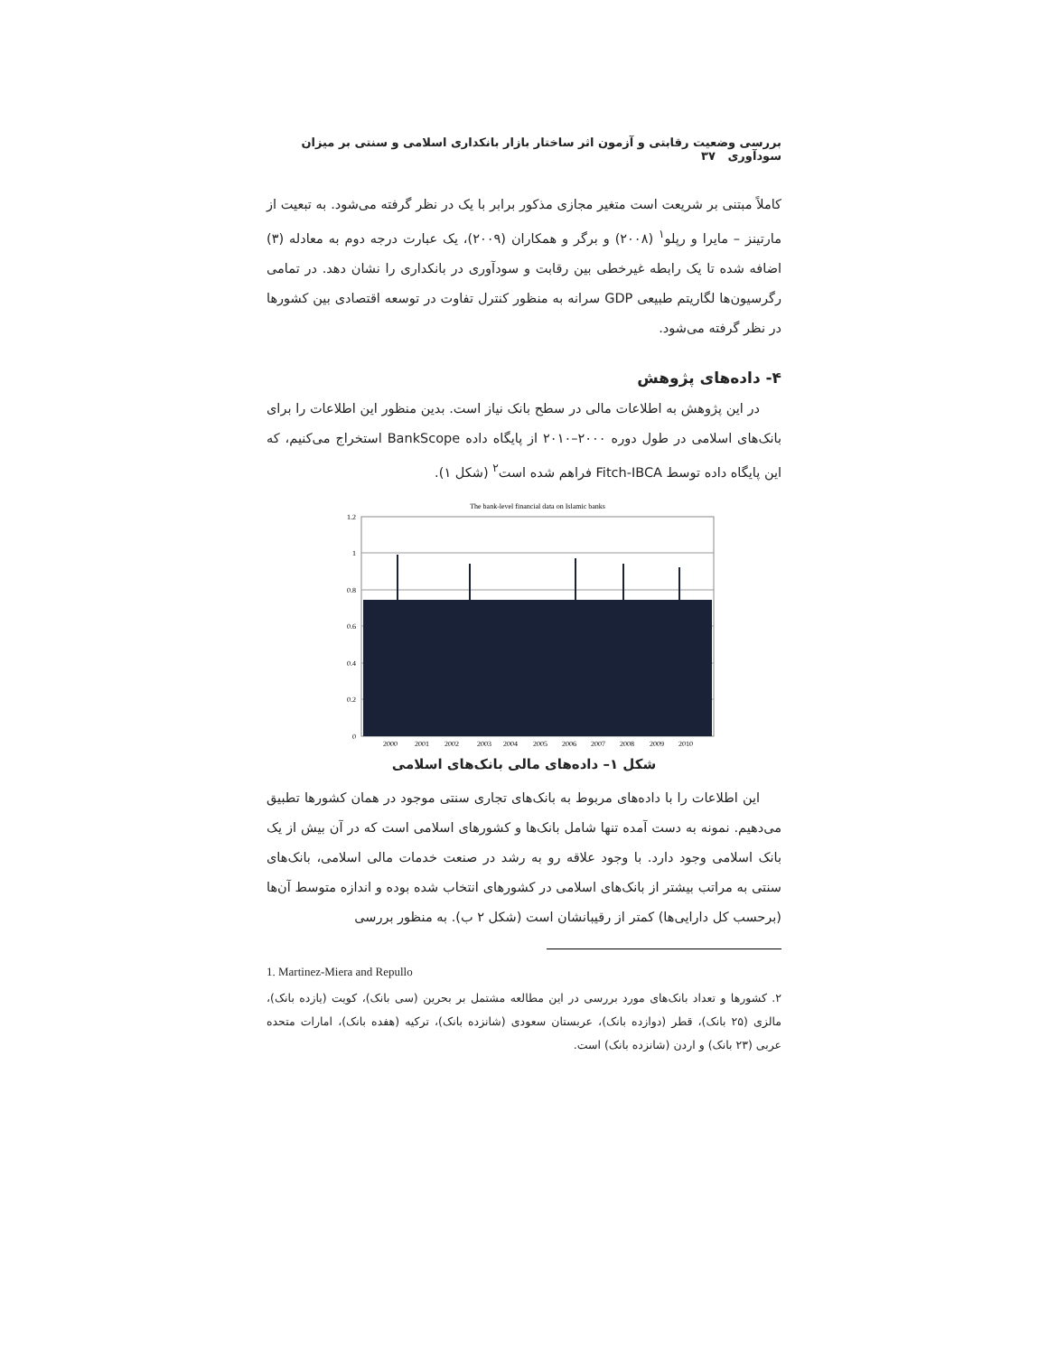بررسی وضعیت رقابتی و آزمون اثر ساختار بازار بانکداری اسلامی و سنتی بر میزان سودآوری ۳۷
کاملاً مبتنی بر شریعت است متغیر مجازی مذکور برابر با یک در نظر گرفته می‌شود. به تبعیت از مارتینز – مایرا و رپلو<sup>۱</sup> (۲۰۰۸) و برگر و همکاران (۲۰۰۹)، یک عبارت درجه دوم به معادله (۳) اضافه شده تا یک رابطه غیرخطی بین رقابت و سودآوری در بانکداری را نشان دهد. در تمامی رگرسیون‌ها لگاریتم طبیعی GDP سرانه به منظور کنترل تفاوت در توسعه اقتصادی بین کشورها در نظر گرفته می‌شود.
۴- داده‌های پژوهش
در این پژوهش به اطلاعات مالی در سطح بانک نیاز است. بدین منظور این اطلاعات را برای بانک‌های اسلامی در طول دوره ۲۰۰۰–۲۰۱۰ از پایگاه داده BankScope استخراج می‌کنیم، که این پایگاه داده توسط Fitch-IBCA فراهم شده است<sup>۲</sup> (شکل ۱).
The bank-level financial data on Islamic banks
1.2
1
0.8
0.6
0.4
0.2
0
2000
2001
2002
2003
2004
2005
2006
2007
2008
2009
2010
شکل ۱– داده‌های مالی بانک‌های اسلامی
این اطلاعات را با داده‌های مربوط به بانک‌های تجاری سنتی موجود در همان کشورها تطبیق می‌دهیم. نمونه به دست آمده تنها شامل بانک‌ها و کشورهای اسلامی است که در آن بیش از یک بانک اسلامی وجود دارد. با وجود علاقه رو به رشد در صنعت خدمات مالی اسلامی، بانک‌های سنتی به مراتب بیشتر از بانک‌های اسلامی در کشورهای انتخاب شده بوده و اندازه متوسط آن‌ها (برحسب کل دارایی‌ها) کمتر از رقیبانشان است (شکل ۲ ب). به منظور بررسی
1. Martinez-Miera and Repullo
۲. کشورها و تعداد بانک‌های مورد بررسی در این مطالعه مشتمل بر بحرین (سی بانک)، کویت (یازده بانک)، مالزی (۲۵ بانک)، قطر (دوازده بانک)، عربستان سعودی (شانزده بانک)، ترکیه (هفده بانک)، امارات متحده عربی (۲۳ بانک) و اردن (شانزده بانک) است.